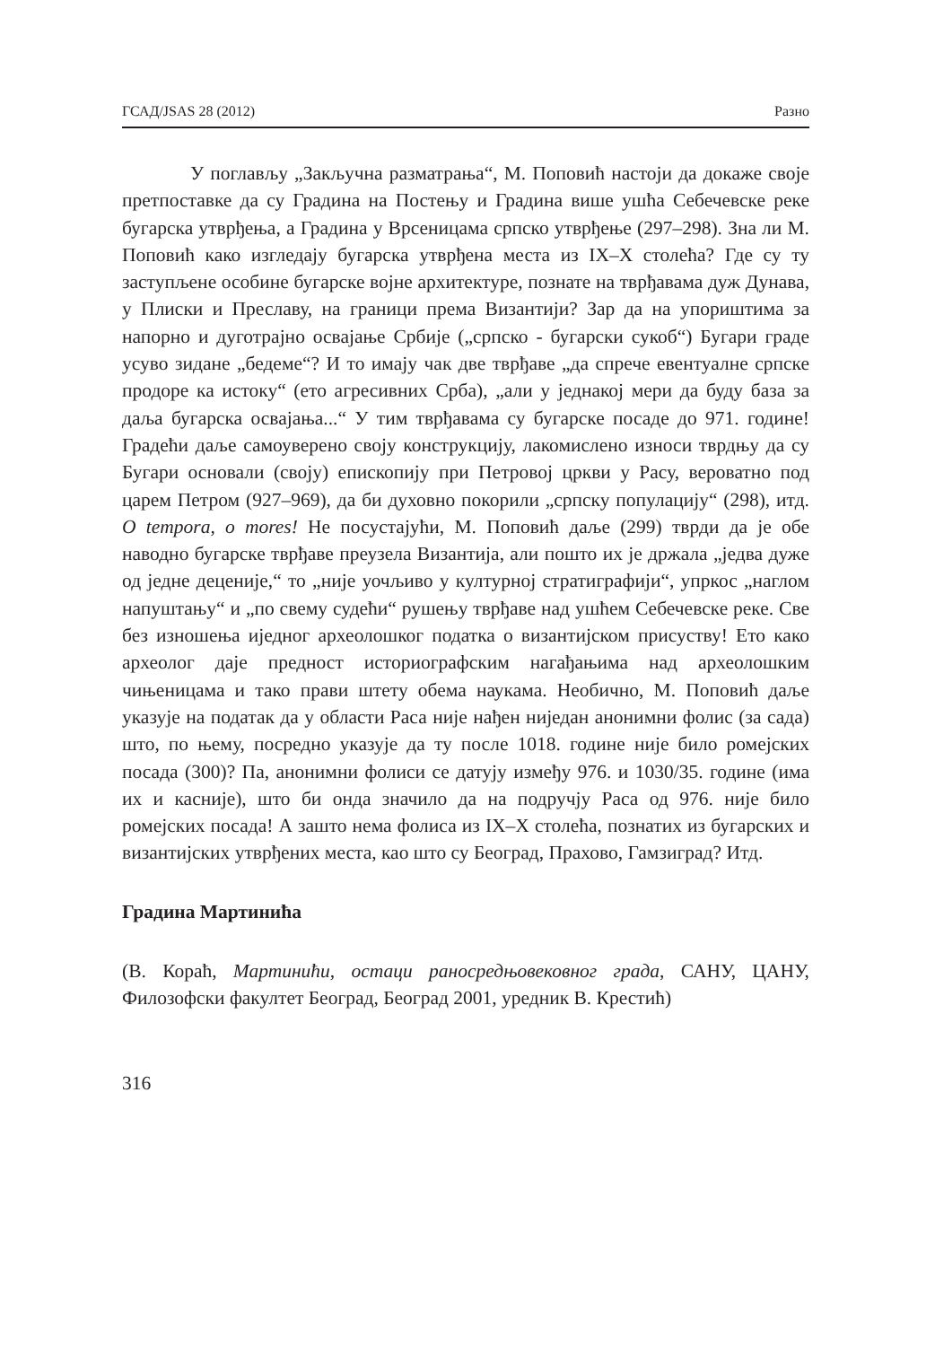ГСАД/JSAS 28 (2012) Разно
У поглављу „Закључна разматрања“, М. Поповић настоји да докаже своје претпоставке да су Градина на Постењу и Градина више ушћа Себечевске реке бугарска утврђења, а Градина у Врсеницама српско утврђење (297–298). Зна ли М. Поповић како изгледају бугарска утврђена места из IX–X столећа? Где су ту заступљене особине бугарске војне архитектуре, познате на тврђавама дуж Дунава, у Плиски и Преславу, на граници према Византији? Зар да на упориштима за напорно и дуготрајно освајање Србије („српско - бугарски сукоб“) Бугари граде усуво зидане „бедеме“? И то имају чак две тврђаве „да спрече евентуалне српске продоре ка истоку“ (ето агресивних Срба), „али у једнакој мери да буду база за даља бугарска освајања...“ У тим тврђавама су бугарске посаде до 971. године! Градећи даље самоуверено своју конструкцију, лакомислено износи тврдњу да су Бугари основали (своју) епископију при Петровој цркви у Расу, вероватно под царем Петром (927–969), да би духовно покорили „српску популацију“ (298), итд. O tempora, o mores! Не посустајући, М. Поповић даље (299) тврди да је обе наводно бугарске тврђаве преузела Византија, али пошто их је држала „једва дуже од једне деценије,“ то „није уочљиво у културној стратиграфији“, упркос „наглом напуштању“ и „по свему судећи“ рушењу тврђаве над ушћем Себечевске реке. Све без изношења иједног археолошког податка о византијском присуству! Ето како археолог даје предност историографским нагађањима над археолошким чињеницама и тако прави штету обема наукама. Необично, М. Поповић даље указује на податак да у области Раса није нађен ниједан анонимни фолис (за сада) што, по њему, посредно указује да ту после 1018. године није било ромејских посада (300)? Па, анонимни фолиси се датују између 976. и 1030/35. године (има их и касније), што би онда значило да на подручју Раса од 976. није било ромејских посада! А зашто нема фолиса из IX–X столећа, познатих из бугарских и византијских утврђених места, као што су Београд, Прахово, Гамзиград? Итд.
Градина Мартинића
(В. Кораћ, Мартинићи, остаци раносредњовековног града, САНУ, ЦАНУ, Филозофски факултет Београд, Београд 2001, уредник В. Крестић)
316